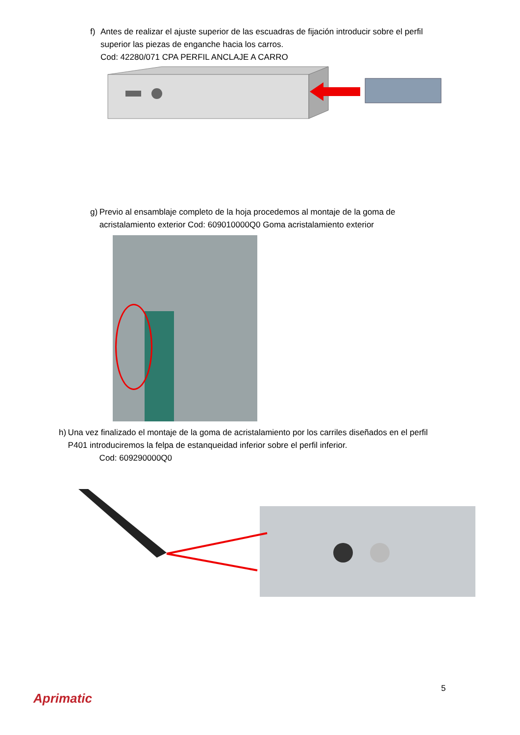f) Antes de realizar el ajuste superior de las escuadras de fijación introducir sobre el perfil superior las piezas de enganche hacia los carros.
Cod: 42280/071 CPA PERFIL ANCLAJE A CARRO
g) Previo al ensamblaje completo de la hoja procedemos al montaje de la goma de acristalamiento exterior Cod: 609010000Q0 Goma acristalamiento exterior
h) Una vez finalizado el montaje de la goma de acristalamiento por los carriles diseñados en el perfil P401 introduciremos la felpa de estanqueidad inferior sobre el perfil inferior.
Cod: 609290000Q0
5
Aprimatic